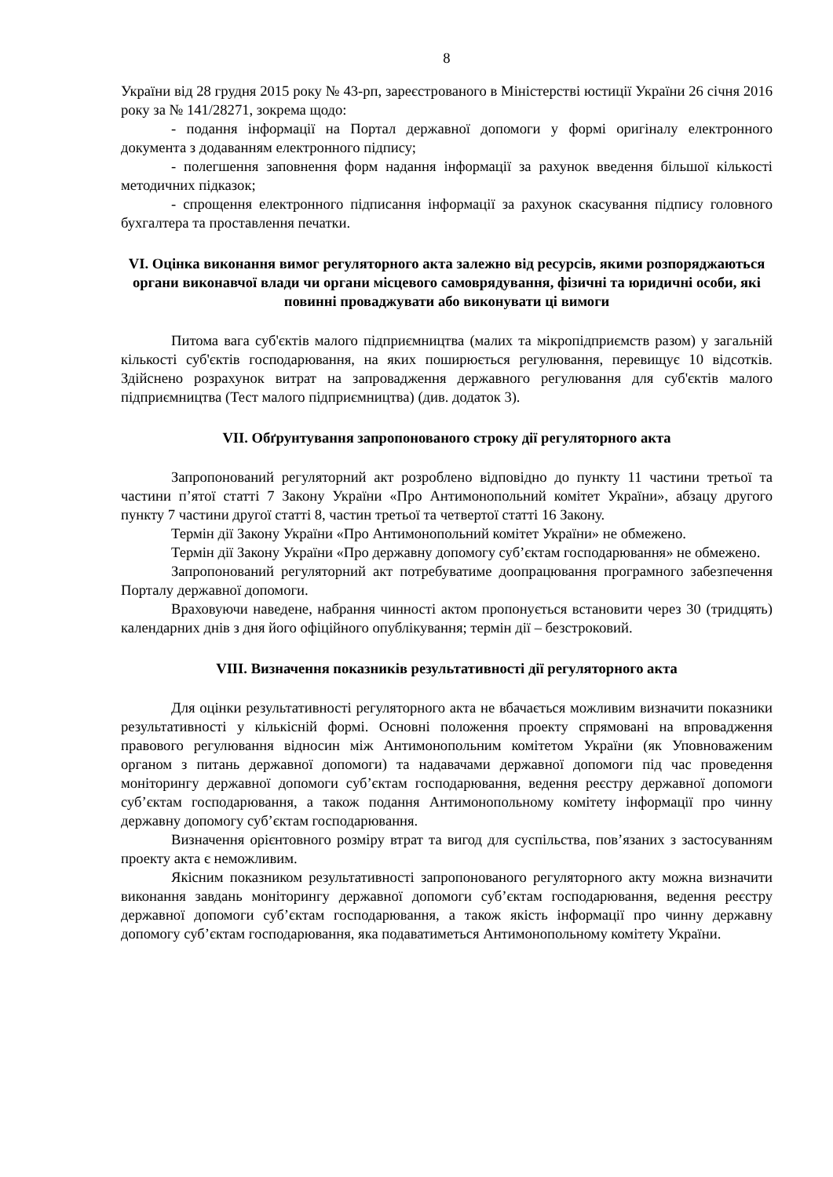8
України від 28 грудня 2015 року № 43-рп, зареєстрованого в Міністерстві юстиції України 26 січня 2016 року за № 141/28271, зокрема щодо:
- подання інформації на Портал державної допомоги у формі оригіналу електронного документа з додаванням електронного підпису;
- полегшення заповнення форм надання інформації за рахунок введення більшої кількості методичних підказок;
- спрощення електронного підписання інформації за рахунок скасування підпису головного бухгалтера та проставлення печатки.
VI. Оцінка виконання вимог регуляторного акта залежно від ресурсів, якими розпоряджаються органи виконавчої влади чи органи місцевого самоврядування, фізичні та юридичні особи, які повинні проваджувати або виконувати ці вимоги
Питома вага суб'єктів малого підприємництва (малих та мікропідприємств разом) у загальній кількості суб'єктів господарювання, на яких поширюється регулювання, перевищує 10 відсотків. Здійснено розрахунок витрат на запровадження державного регулювання для суб'єктів малого підприємництва (Тест малого підприємництва) (див. додаток 3).
VII. Обґрунтування запропонованого строку дії регуляторного акта
Запропонований регуляторний акт розроблено відповідно до пункту 11 частини третьої та частини п’ятої статті 7 Закону України «Про Антимонопольний комітет України», абзацу другого пункту 7 частини другої статті 8, частин третьої та четвертої статті 16 Закону.
Термін дії Закону України «Про Антимонопольний комітет України» не обмежено.
Термін дії Закону України «Про державну допомогу суб’єктам господарювання» не обмежено.
Запропонований регуляторний акт потребуватиме доопрацювання програмного забезпечення Порталу державної допомоги.
Враховуючи наведене, набрання чинності актом пропонується встановити через 30 (тридцять) календарних днів з дня його офіційного опублікування; термін дії – безстроковий.
VIII. Визначення показників результативності дії регуляторного акта
Для оцінки результативності регуляторного акта не вбачається можливим визначити показники результативності у кількісній формі. Основні положення проекту спрямовані на впровадження правового регулювання відносин між Антимонопольним комітетом України (як Уповноваженим органом з питань державної допомоги) та надавачами державної допомоги під час проведення моніторингу державної допомоги суб’єктам господарювання, ведення реєстру державної допомоги суб’єктам господарювання, а також подання Антимонопольному комітету інформації про чинну державну допомогу суб’єктам господарювання.
Визначення орієнтовного розміру втрат та вигод для суспільства, пов’язаних з застосуванням проекту акта є неможливим.
Якісним показником результативності запропонованого регуляторного акту можна визначити виконання завдань моніторингу державної допомоги суб’єктам господарювання, ведення реєстру державної допомоги суб’єктам господарювання, а також якість інформації про чинну державну допомогу суб’єктам господарювання, яка подаватиметься Антимонопольному комітету України.